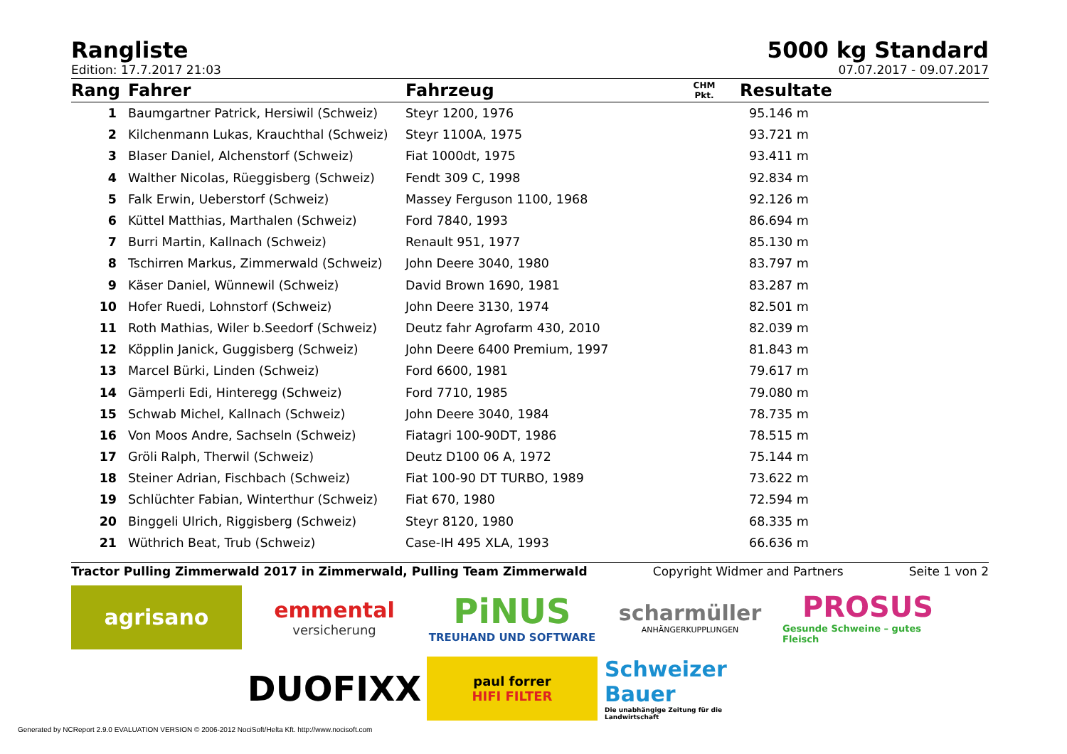Rangliste
5000 kg Standard
Edition: 17.7.2017 21:03 07.07.2017 - 09.07.2017
| Rang | Fahrer | Fahrzeug | CHM Pkt. | Resultate |
| --- | --- | --- | --- | --- |
| 1 | Baumgartner Patrick, Hersiwil (Schweiz) | Steyr 1200, 1976 | | 95.146 m |
| 2 | Kilchenmann Lukas, Krauchthal (Schweiz) | Steyr 1100A, 1975 | | 93.721 m |
| 3 | Blaser Daniel, Alchenstorf (Schweiz) | Fiat 1000dt, 1975 | | 93.411 m |
| 4 | Walther Nicolas, Rüeggisberg (Schweiz) | Fendt 309 C, 1998 | | 92.834 m |
| 5 | Falk Erwin, Ueberstorf (Schweiz) | Massey Ferguson 1100, 1968 | | 92.126 m |
| 6 | Küttel Matthias, Marthalen (Schweiz) | Ford 7840, 1993 | | 86.694 m |
| 7 | Burri Martin, Kallnach (Schweiz) | Renault 951, 1977 | | 85.130 m |
| 8 | Tschirren Markus, Zimmerwald (Schweiz) | John Deere 3040, 1980 | | 83.797 m |
| 9 | Käser Daniel, Wünnewil (Schweiz) | David Brown 1690, 1981 | | 83.287 m |
| 10 | Hofer Ruedi, Lohnstorf (Schweiz) | John Deere 3130, 1974 | | 82.501 m |
| 11 | Roth Mathias, Wiler b.Seedorf (Schweiz) | Deutz fahr Agrofarm 430, 2010 | | 82.039 m |
| 12 | Köpplin Janick, Guggisberg (Schweiz) | John Deere 6400 Premium, 1997 | | 81.843 m |
| 13 | Marcel Bürki, Linden (Schweiz) | Ford 6600, 1981 | | 79.617 m |
| 14 | Gämperli Edi, Hinteregg (Schweiz) | Ford 7710, 1985 | | 79.080 m |
| 15 | Schwab Michel, Kallnach (Schweiz) | John Deere 3040, 1984 | | 78.735 m |
| 16 | Von Moos Andre, Sachseln (Schweiz) | Fiatagri 100-90DT, 1986 | | 78.515 m |
| 17 | Gröli Ralph, Therwil (Schweiz) | Deutz D100 06 A, 1972 | | 75.144 m |
| 18 | Steiner Adrian, Fischbach (Schweiz) | Fiat 100-90 DT TURBO, 1989 | | 73.622 m |
| 19 | Schlüchter Fabian, Winterthur (Schweiz) | Fiat 670, 1980 | | 72.594 m |
| 20 | Binggeli Ulrich, Riggisberg (Schweiz) | Steyr 8120, 1980 | | 68.335 m |
| 21 | Wüthrich Beat, Trub (Schweiz) | Case-IH 495 XLA, 1993 | | 66.636 m |
Tractor Pulling Zimmerwald 2017 in Zimmerwald, Pulling Team Zimmerwald Copyright Widmer and Partners Seite 1 von 2
agrisano
emmental
versicherung
PiNUS
TREUHAND UND SOFTWARE
scharmüller
ANHÄNGERKUPPLUNGEN
PROSUS
Gesunde Schweine – gutes Fleisch
DUOFIXX
paul forrer
HIFI FILTER
Schweizer Bauer
Die unabhängige Zeitung für die Landwirtschaft
Generated by NCReport 2.9.0 EVALUATION VERSION © 2006-2012 NociSoft/Helta Kft. http://www.nocisoft.com